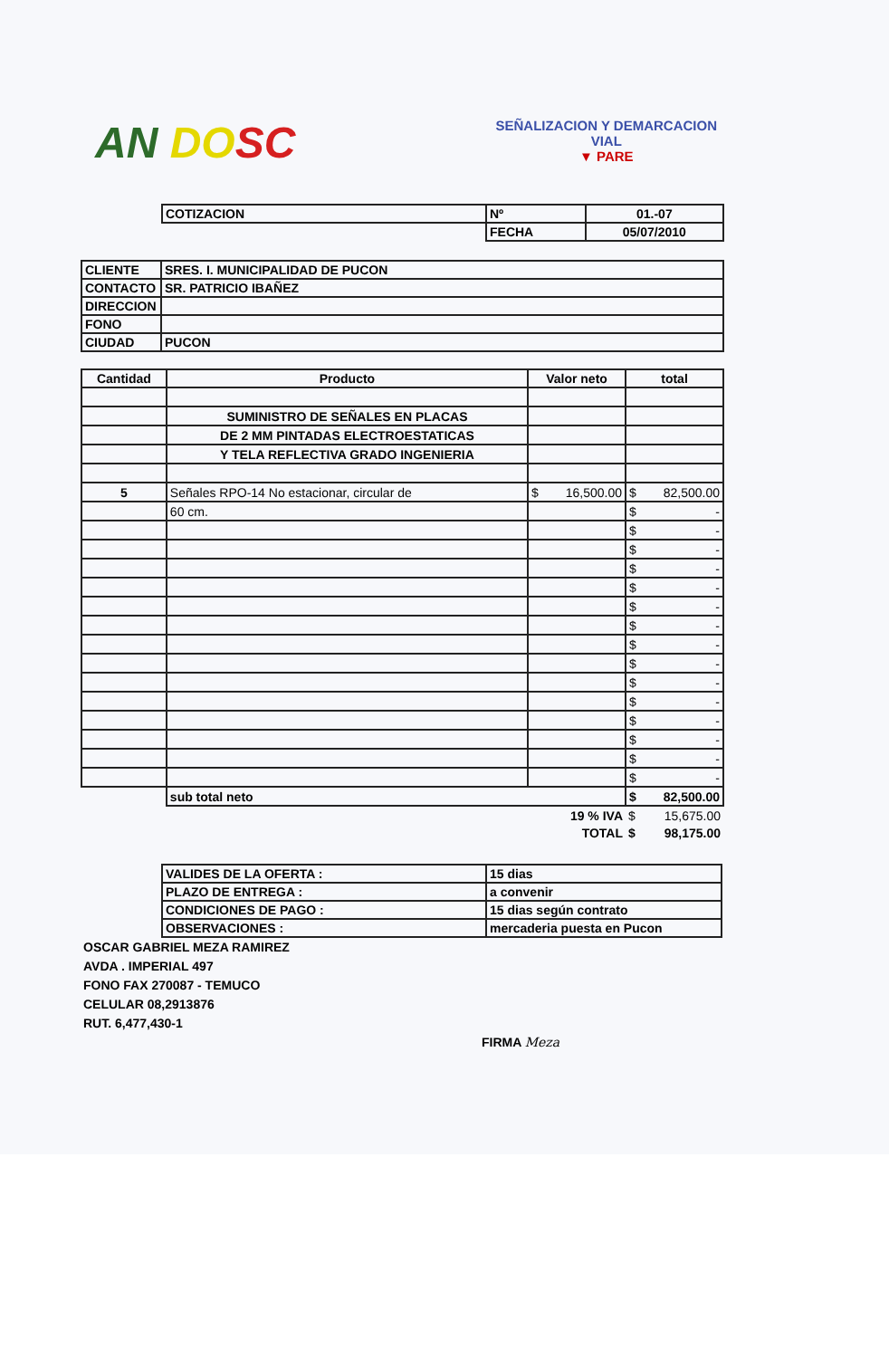AN DO SC
SEÑALIZACION Y DEMARCACION
VIAL
▼ PARE
| COTIZACION | Nº | 01.-07 |
| | FECHA | 05/07/2010 |
| CLIENTE | SRES. I. MUNICIPALIDAD DE PUCON |
| CONTACTO | SR. PATRICIO IBAÑEZ |
| DIRECCION | |
| FONO | |
| CIUDAD | PUCON |
| Cantidad | Producto | Valor neto | total |
| --- | --- | --- | --- |
| | SUMINISTRO DE SEÑALES EN PLACAS | | |
| | DE 2 MM PINTADAS ELECTROESTATICAS | | |
| | Y TELA REFLECTIVA GRADO INGENIERIA | | |
| 5 | Señales RPO-14 No estacionar, circular de | $ 16,500.00 | $ 82,500.00 |
| | 60 cm. | | $ - |
| | | | $ - |
| | | | $ - |
| | | | $ - |
| | | | $ - |
| | | | $ - |
| | | | $ - |
| | | | $ - |
| | | | $ - |
| | | | $ - |
| | | | $ - |
| | | | $ - |
| | | | $ - |
| | | | $ - |
| | | | $ - |
| | sub total neto | | $ 82,500.00 |
| | | 19 % IVA | $ 15,675.00 |
| | | TOTAL | $ 98,175.00 |
| VALIDES DE LA OFERTA : | 15 dias |
| PLAZO DE ENTREGA : | a convenir |
| CONDICIONES DE PAGO : | 15 dias según contrato |
| OBSERVACIONES : | mercaderia puesta en Pucon |
OSCAR GABRIEL MEZA RAMIREZ
AVDA . IMPERIAL 497
FONO FAX 270087 - TEMUCO
CELULAR 08,2913876
RUT. 6,477,430-1
FIRMA Meza